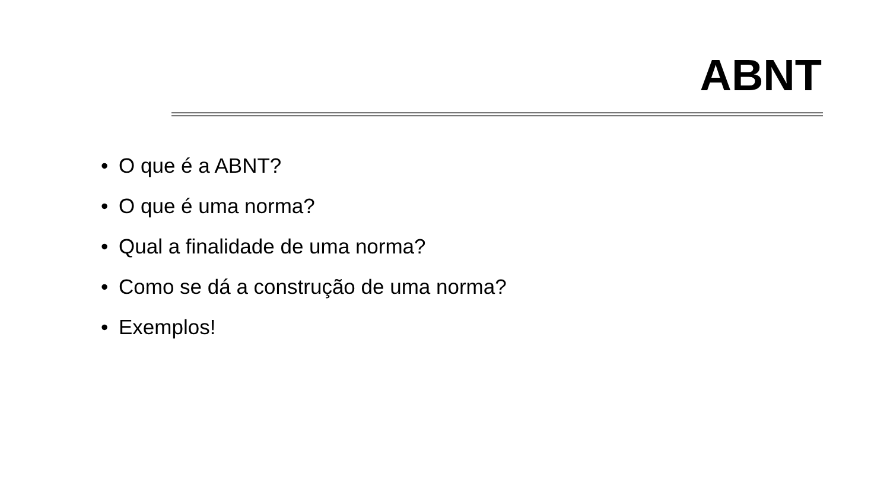ABNT
• O que é a ABNT?
• O que é uma norma?
• Qual a finalidade de uma norma?
• Como se dá a construção de uma norma?
• Exemplos!